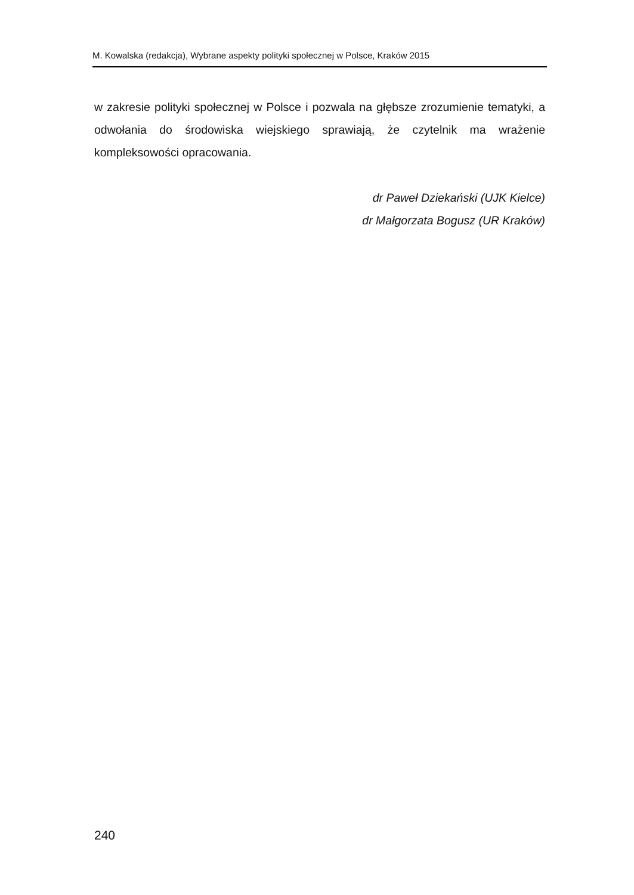M. Kowalska (redakcja), Wybrane aspekty polityki społecznej w Polsce, Kraków 2015
w zakresie polityki społecznej w Polsce i pozwala na głębsze zrozumienie tematyki, a odwołania do środowiska wiejskiego sprawiają, że czytelnik ma wrażenie kompleksowości opracowania.
dr Paweł Dziekański (UJK Kielce)
dr Małgorzata Bogusz (UR Kraków)
240